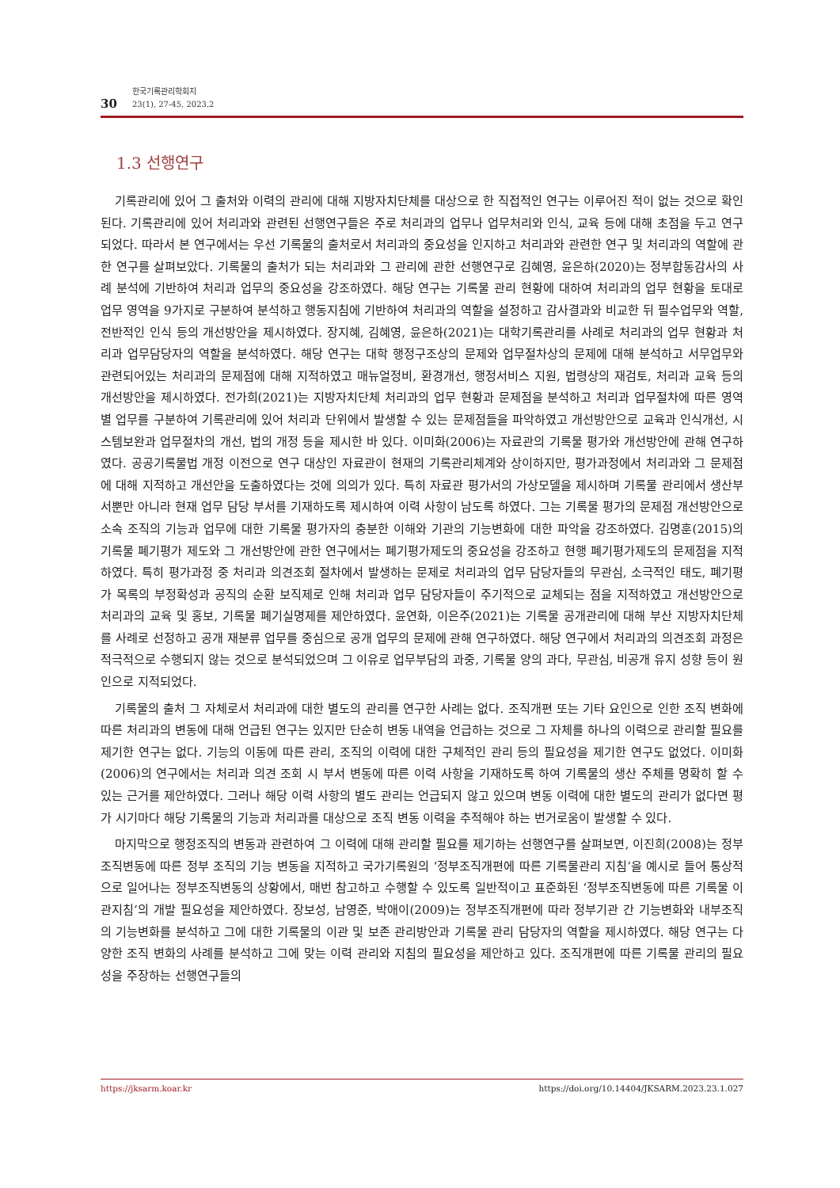30
한국기록관리학회지
23(1), 27-45, 2023.2
1.3 선행연구
기록관리에 있어 그 출처와 이력의 관리에 대해 지방자치단체를 대상으로 한 직접적인 연구는 이루어진 적이 없는 것으로 확인된다. 기록관리에 있어 처리과와 관련된 선행연구들은 주로 처리과의 업무나 업무처리와 인식, 교육 등에 대해 초점을 두고 연구되었다. 따라서 본 연구에서는 우선 기록물의 출처로서 처리과의 중요성을 인지하고 처리과와 관련한 연구 및 처리과의 역할에 관한 연구를 살펴보았다. 기록물의 출처가 되는 처리과와 그 관리에 관한 선행연구로 김혜영, 윤은하(2020)는 정부합동감사의 사례 분석에 기반하여 처리과 업무의 중요성을 강조하였다. 해당 연구는 기록물 관리 현황에 대하여 처리과의 업무 현황을 토대로 업무 영역을 9가지로 구분하여 분석하고 행동지침에 기반하여 처리과의 역할을 설정하고 감사결과와 비교한 뒤 필수업무와 역할, 전반적인 인식 등의 개선방안을 제시하였다. 장지혜, 김혜영, 윤은하(2021)는 대학기록관리를 사례로 처리과의 업무 현황과 처리과 업무담당자의 역할을 분석하였다. 해당 연구는 대학 행정구조상의 문제와 업무절차상의 문제에 대해 분석하고 서무업무와 관련되어있는 처리과의 문제점에 대해 지적하였고 매뉴얼정비, 환경개선, 행정서비스 지원, 법령상의 재검토, 처리과 교육 등의 개선방안을 제시하였다. 전가희(2021)는 지방자치단체 처리과의 업무 현황과 문제점을 분석하고 처리과 업무절차에 따른 영역별 업무를 구분하여 기록관리에 있어 처리과 단위에서 발생할 수 있는 문제점들을 파악하였고 개선방안으로 교육과 인식개선, 시스템보완과 업무절차의 개선, 법의 개정 등을 제시한 바 있다. 이미화(2006)는 자료관의 기록물 평가와 개선방안에 관해 연구하였다. 공공기록물법 개정 이전으로 연구 대상인 자료관이 현재의 기록관리체계와 상이하지만, 평가과정에서 처리과와 그 문제점에 대해 지적하고 개선안을 도출하였다는 것에 의의가 있다. 특히 자료관 평가서의 가상모델을 제시하며 기록물 관리에서 생산부서뿐만 아니라 현재 업무 담당 부서를 기재하도록 제시하여 이력 사항이 남도록 하였다. 그는 기록물 평가의 문제점 개선방안으로 소속 조직의 기능과 업무에 대한 기록물 평가자의 충분한 이해와 기관의 기능변화에 대한 파악을 강조하였다. 김명훈(2015)의 기록물 폐기평가 제도와 그 개선방안에 관한 연구에서는 폐기평가제도의 중요성을 강조하고 현행 폐기평가제도의 문제점을 지적하였다. 특히 평가과정 중 처리과 의견조회 절차에서 발생하는 문제로 처리과의 업무 담당자들의 무관심, 소극적인 태도, 폐기평가 목록의 부정확성과 공직의 순환 보직제로 인해 처리과 업무 담당자들이 주기적으로 교체되는 점을 지적하였고 개선방안으로 처리과의 교육 및 홍보, 기록물 폐기실명제를 제안하였다. 윤연화, 이은주(2021)는 기록물 공개관리에 대해 부산 지방자치단체를 사례로 선정하고 공개 재분류 업무를 중심으로 공개 업무의 문제에 관해 연구하였다. 해당 연구에서 처리과의 의견조회 과정은 적극적으로 수행되지 않는 것으로 분석되었으며 그 이유로 업무부담의 과중, 기록물 양의 과다, 무관심, 비공개 유지 성향 등이 원인으로 지적되었다.
기록물의 출처 그 자체로서 처리과에 대한 별도의 관리를 연구한 사례는 없다. 조직개편 또는 기타 요인으로 인한 조직 변화에 따른 처리과의 변동에 대해 언급된 연구는 있지만 단순히 변동 내역을 언급하는 것으로 그 자체를 하나의 이력으로 관리할 필요를 제기한 연구는 없다. 기능의 이동에 따른 관리, 조직의 이력에 대한 구체적인 관리 등의 필요성을 제기한 연구도 없었다. 이미화(2006)의 연구에서는 처리과 의견 조회 시 부서 변동에 따른 이력 사항을 기재하도록 하여 기록물의 생산 주체를 명확히 할 수 있는 근거를 제안하였다. 그러나 해당 이력 사항의 별도 관리는 언급되지 않고 있으며 변동 이력에 대한 별도의 관리가 없다면 평가 시기마다 해당 기록물의 기능과 처리과를 대상으로 조직 변동 이력을 추적해야 하는 번거로움이 발생할 수 있다.
마지막으로 행정조직의 변동과 관련하여 그 이력에 대해 관리할 필요를 제기하는 선행연구를 살펴보면, 이진희(2008)는 정부조직변동에 따른 정부 조직의 기능 변동을 지적하고 국가기록원의 ‘정부조직개편에 따른 기록물관리 지침’을 예시로 들어 통상적으로 일어나는 정부조직변동의 상황에서, 매번 참고하고 수행할 수 있도록 일반적이고 표준화된 ‘정부조직변동에 따른 기록물 이관지침’의 개발 필요성을 제안하였다. 장보성, 남영준, 박애이(2009)는 정부조직개편에 따라 정부기관 간 기능변화와 내부조직의 기능변화를 분석하고 그에 대한 기록물의 이관 및 보존 관리방안과 기록물 관리 담당자의 역할을 제시하였다. 해당 연구는 다양한 조직 변화의 사례를 분석하고 그에 맞는 이력 관리와 지침의 필요성을 제안하고 있다. 조직개편에 따른 기록물 관리의 필요성을 주장하는 선행연구들의
https://jksarm.koar.kr https://doi.org/10.14404/JKSARM.2023.23.1.027